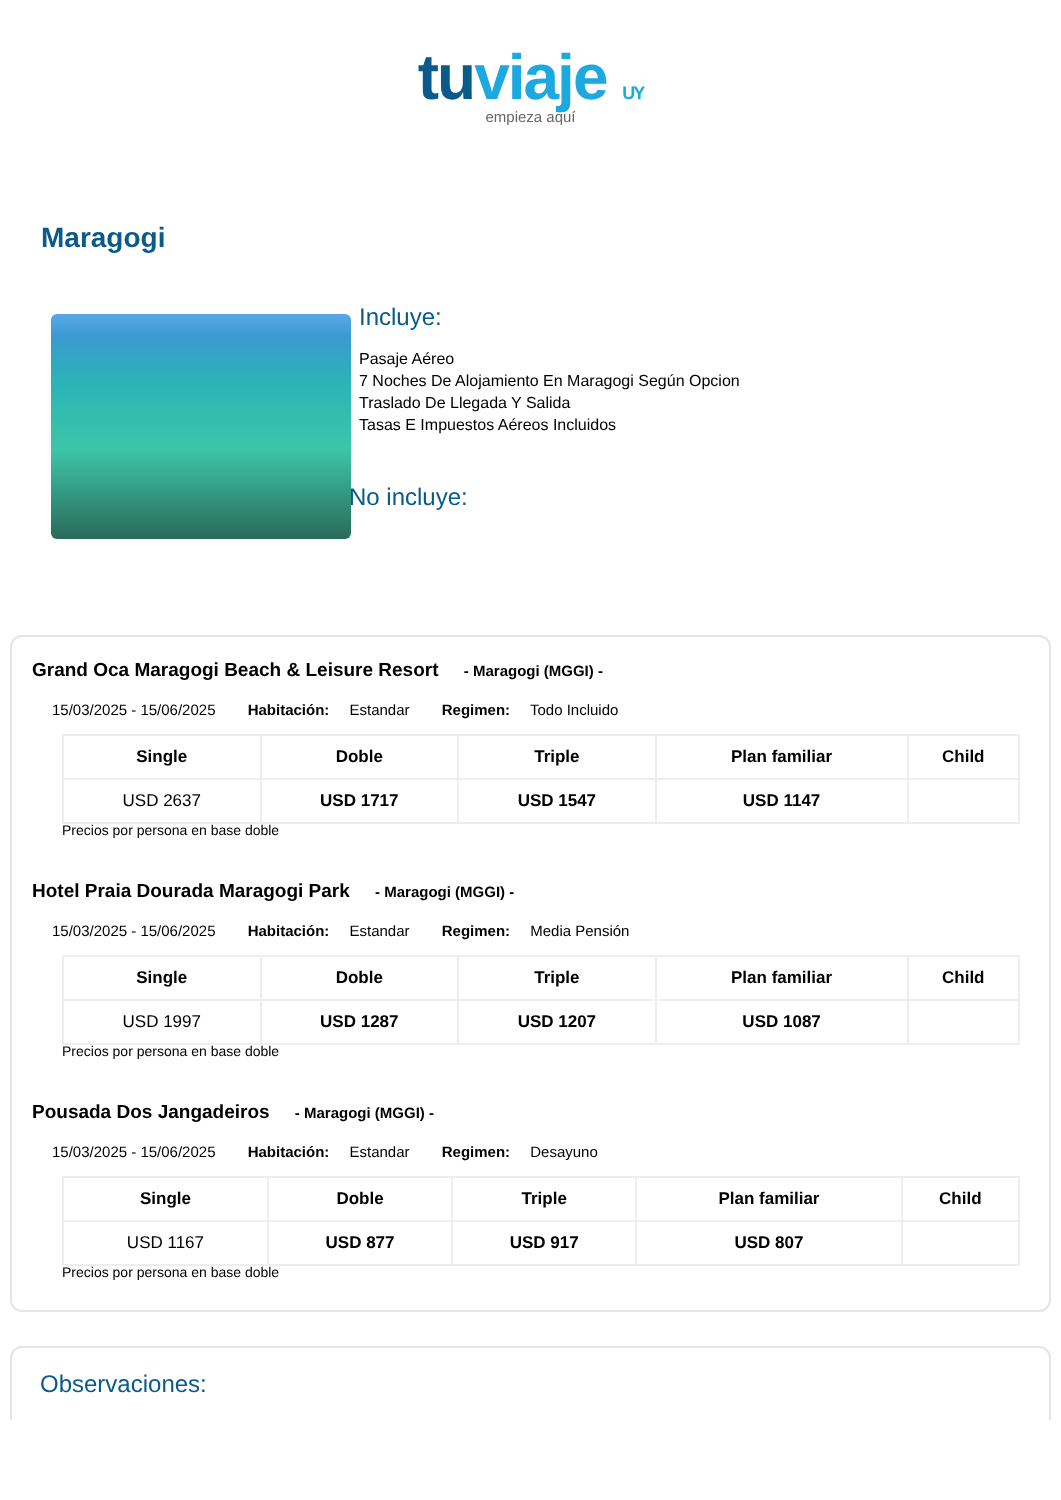tuviaje UY
empieza aquí
Maragogi
Incluye:
Pasaje Aéreo
7 Noches De Alojamiento En Maragogi Según Opcion
Traslado De Llegada Y Salida
Tasas E Impuestos Aéreos Incluidos
No incluye:
Grand Oca Maragogi Beach & Leisure Resort - Maragogi (MGGI) -
15/03/2025 - 15/06/2025 Habitación: Estandar Regimen: Todo Incluido
| Single | Doble | Triple | Plan familiar | Child |
| --- | --- | --- | --- | --- |
| USD 2637 | USD 1717 | USD 1547 | USD 1147 | |
Precios por persona en base doble
Hotel Praia Dourada Maragogi Park - Maragogi (MGGI) -
15/03/2025 - 15/06/2025 Habitación: Estandar Regimen: Media Pensión
| Single | Doble | Triple | Plan familiar | Child |
| --- | --- | --- | --- | --- |
| USD 1997 | USD 1287 | USD 1207 | USD 1087 | |
Precios por persona en base doble
Pousada Dos Jangadeiros - Maragogi (MGGI) -
15/03/2025 - 15/06/2025 Habitación: Estandar Regimen: Desayuno
| Single | Doble | Triple | Plan familiar | Child |
| --- | --- | --- | --- | --- |
| USD 1167 | USD 877 | USD 917 | USD 807 | |
Precios por persona en base doble
Observaciones: